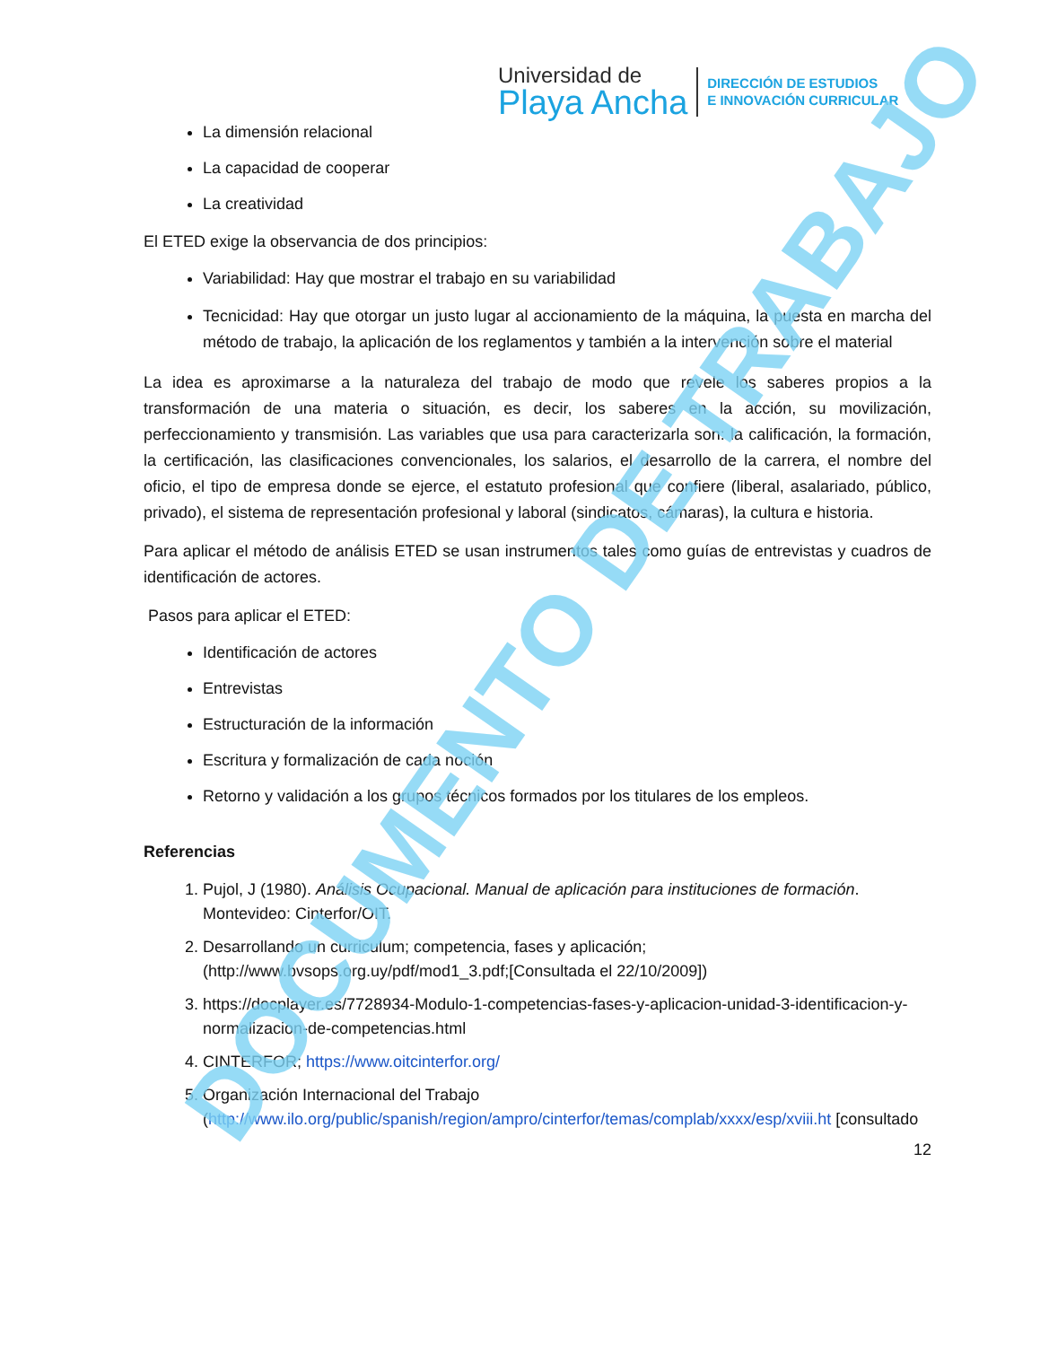Universidad de
Playa Ancha
DIRECCIÓN DE ESTUDIOS
E INNOVACIÓN CURRICULAR
La dimensión relacional
La capacidad de cooperar
La creatividad
El ETED exige la observancia de dos principios:
Variabilidad: Hay que mostrar el trabajo en su variabilidad
Tecnicidad: Hay que otorgar un justo lugar al accionamiento de la máquina, la puesta en marcha del método de trabajo, la aplicación de los reglamentos y también a la intervención sobre el material
La idea es aproximarse a la naturaleza del trabajo de modo que revele los saberes propios a la transformación de una materia o situación, es decir, los saberes en la acción, su movilización, perfeccionamiento y transmisión. Las variables que usa para caracterizarla son: la calificación, la formación, la certificación, las clasificaciones convencionales, los salarios, el desarrollo de la carrera, el nombre del oficio, el tipo de empresa donde se ejerce, el estatuto profesional que confiere (liberal, asalariado, público, privado), el sistema de representación profesional y laboral (sindicatos, cámaras), la cultura e historia.
Para aplicar el método de análisis ETED se usan instrumentos tales como guías de entrevistas y cuadros de identificación de actores.
Pasos para aplicar el ETED:
Identificación de actores
Entrevistas
Estructuración de la información
Escritura y formalización de cada noción
Retorno y validación a los grupos técnicos formados por los titulares de los empleos.
Referencias
1. Pujol, J (1980). Análisis Ocupacional. Manual de aplicación para instituciones de formación. Montevideo: Cinterfor/OIT.
2. Desarrollando un curriculum; competencia, fases y aplicación; (http://www.bvsops.org.uy/pdf/mod1_3.pdf;[Consultada el 22/10/2009])
3. https://docplayer.es/7728934-Modulo-1-competencias-fases-y-aplicacion-unidad-3-identificacion-y-normalizacion-de-competencias.html
4. CINTERFOR; https://www.oitcinterfor.org/
5. Organización Internacional del Trabajo (http://www.ilo.org/public/spanish/region/ampro/cinterfor/temas/complab/xxxx/esp/xviii.ht [consultado
12
DOCUMENTO DE TRABAJO